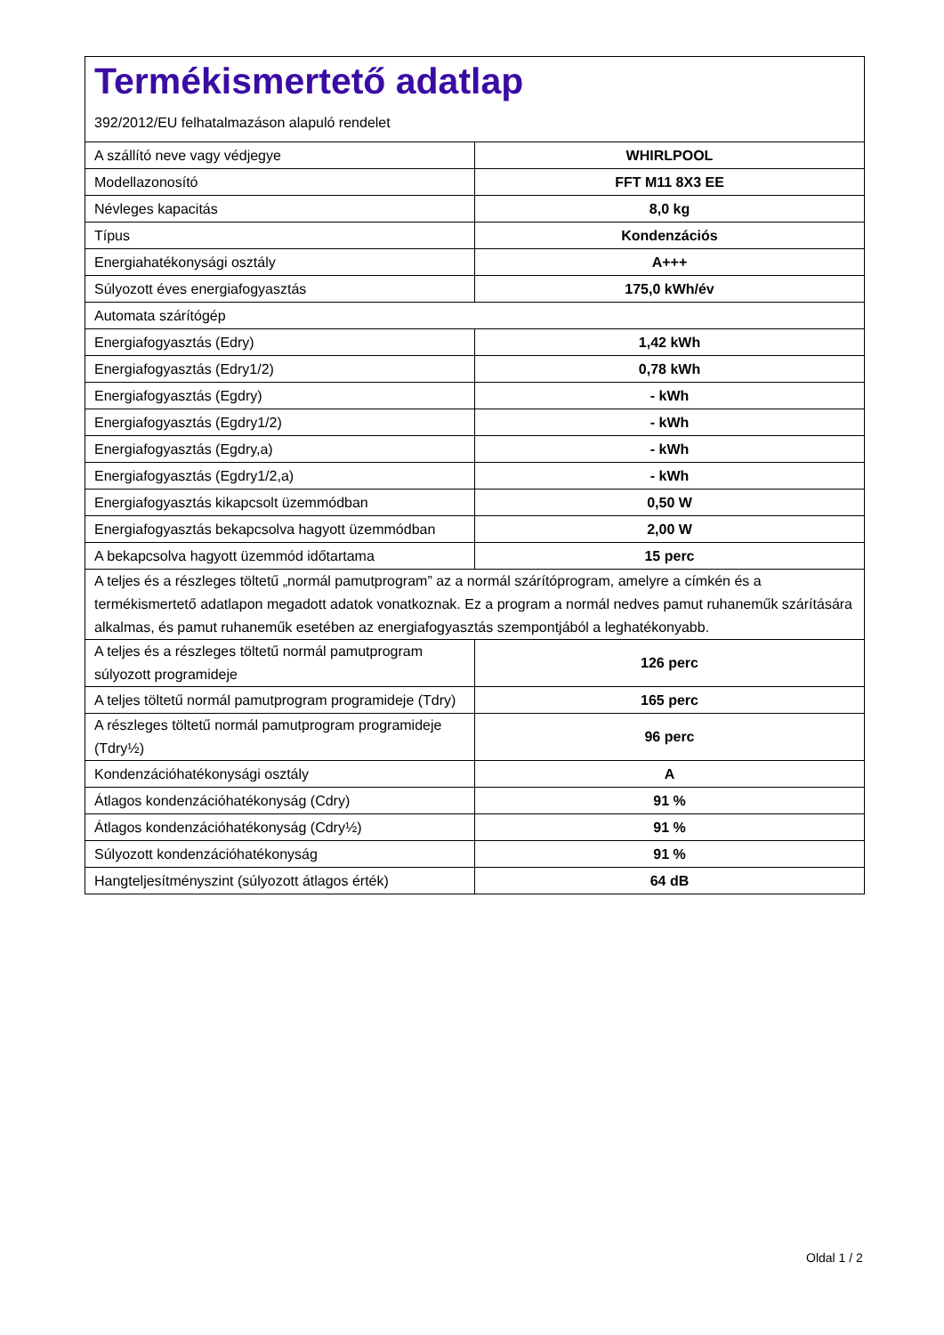Termékismertető adatlap
392/2012/EU felhatalmazáson alapuló rendelet
| A szállító neve vagy védjegye | WHIRLPOOL |
| Modellazonosító | FFT M11 8X3 EE |
| Névleges kapacitás | 8,0 kg |
| Típus | Kondenzációs |
| Energiahatékonysági osztály | A+++ |
| Súlyozott éves energiafogyasztás | 175,0 kWh/év |
| Automata szárítógép | |
| Energiafogyasztás (Edry) | 1,42 kWh |
| Energiafogyasztás (Edry1/2) | 0,78 kWh |
| Energiafogyasztás (Egdry) | - kWh |
| Energiafogyasztás (Egdry1/2) | - kWh |
| Energiafogyasztás (Egdry,a) | - kWh |
| Energiafogyasztás (Egdry1/2,a) | - kWh |
| Energiafogyasztás kikapcsolt üzemmódban | 0,50 W |
| Energiafogyasztás bekapcsolva hagyott üzemmódban | 2,00 W |
| A bekapcsolva hagyott üzemmód időtartama | 15 perc |
| A teljes és a részleges töltetű „normál pamutprogram” az a normál szárítóprogram, amelyre a címkén és a termékismertető adatlapon megadott adatok vonatkoznak. Ez a program a normál nedves pamut ruhaneműk szárítására alkalmas, és pamut ruhaneműk esetében az energiafogyasztás szempontjából a leghatékonyabb. | |
| A teljes és a részleges töltetű normál pamutprogram súlyozott programideje | 126 perc |
| A teljes töltetű normál pamutprogram programideje (Tdry) | 165 perc |
| A részleges töltetű normál pamutprogram programideje (Tdry½) | 96 perc |
| Kondenzációhatékonysági osztály | A |
| Átlagos kondenzációhatékonyság (Cdry) | 91 % |
| Átlagos kondenzációhatékonyság (Cdry½) | 91 % |
| Súlyozott kondenzációhatékonyság | 91 % |
| Hangteljesítményszint (súlyozott átlagos érték) | 64 dB |
Oldal 1 / 2